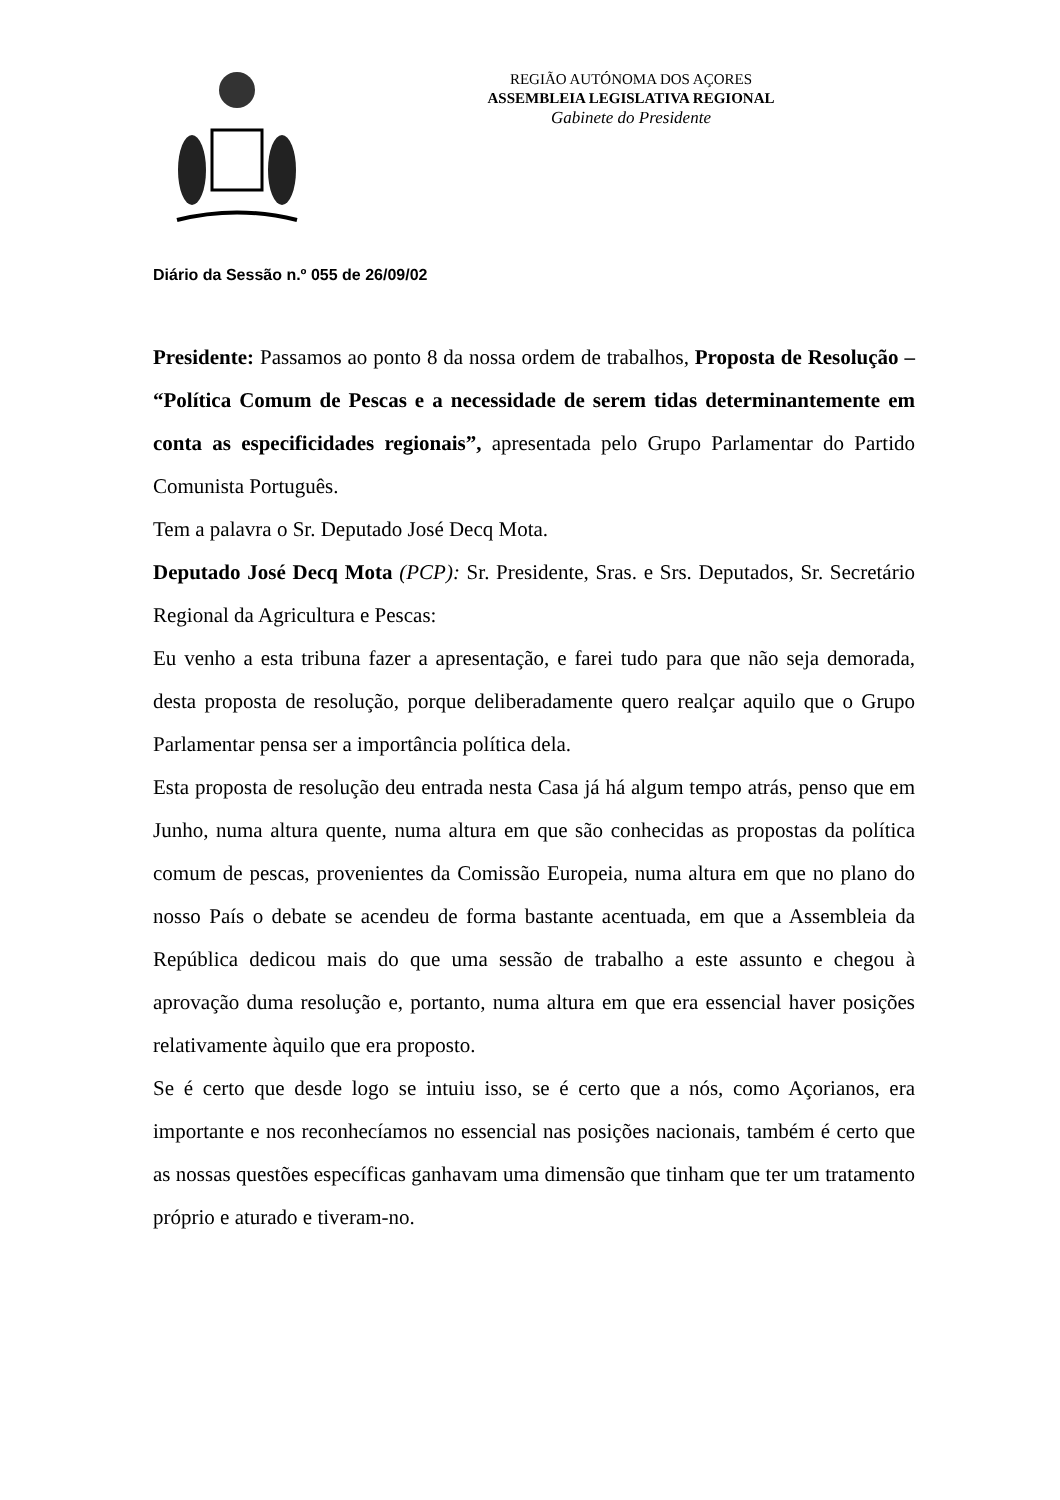REGIÃO AUTÓNOMA DOS AÇORES
ASSEMBLEIA LEGISLATIVA REGIONAL
Gabinete do Presidente
Diário da Sessão n.º 055 de 26/09/02
Presidente: Passamos ao ponto 8 da nossa ordem de trabalhos, Proposta de Resolução – “Política Comum de Pescas e a necessidade de serem tidas determinantemente em conta as especificidades regionais”, apresentada pelo Grupo Parlamentar do Partido Comunista Português.
Tem a palavra o Sr. Deputado José Decq Mota.
Deputado José Decq Mota (PCP): Sr. Presidente, Sras. e Srs. Deputados, Sr. Secretário Regional da Agricultura e Pescas:
Eu venho a esta tribuna fazer a apresentação, e farei tudo para que não seja demorada, desta proposta de resolução, porque deliberadamente quero realçar aquilo que o Grupo Parlamentar pensa ser a importância política dela.
Esta proposta de resolução deu entrada nesta Casa já há algum tempo atrás, penso que em Junho, numa altura quente, numa altura em que são conhecidas as propostas da política comum de pescas, provenientes da Comissão Europeia, numa altura em que no plano do nosso País o debate se acendeu de forma bastante acentuada, em que a Assembleia da República dedicou mais do que uma sessão de trabalho a este assunto e chegou à aprovação duma resolução e, portanto, numa altura em que era essencial haver posições relativamente àquilo que era proposto.
Se é certo que desde logo se intuiu isso, se é certo que a nós, como Açorianos, era importante e nos reconhecíamos no essencial nas posições nacionais, também é certo que as nossas questões específicas ganhavam uma dimensão que tinham que ter um tratamento próprio e aturado e tiveram-no.